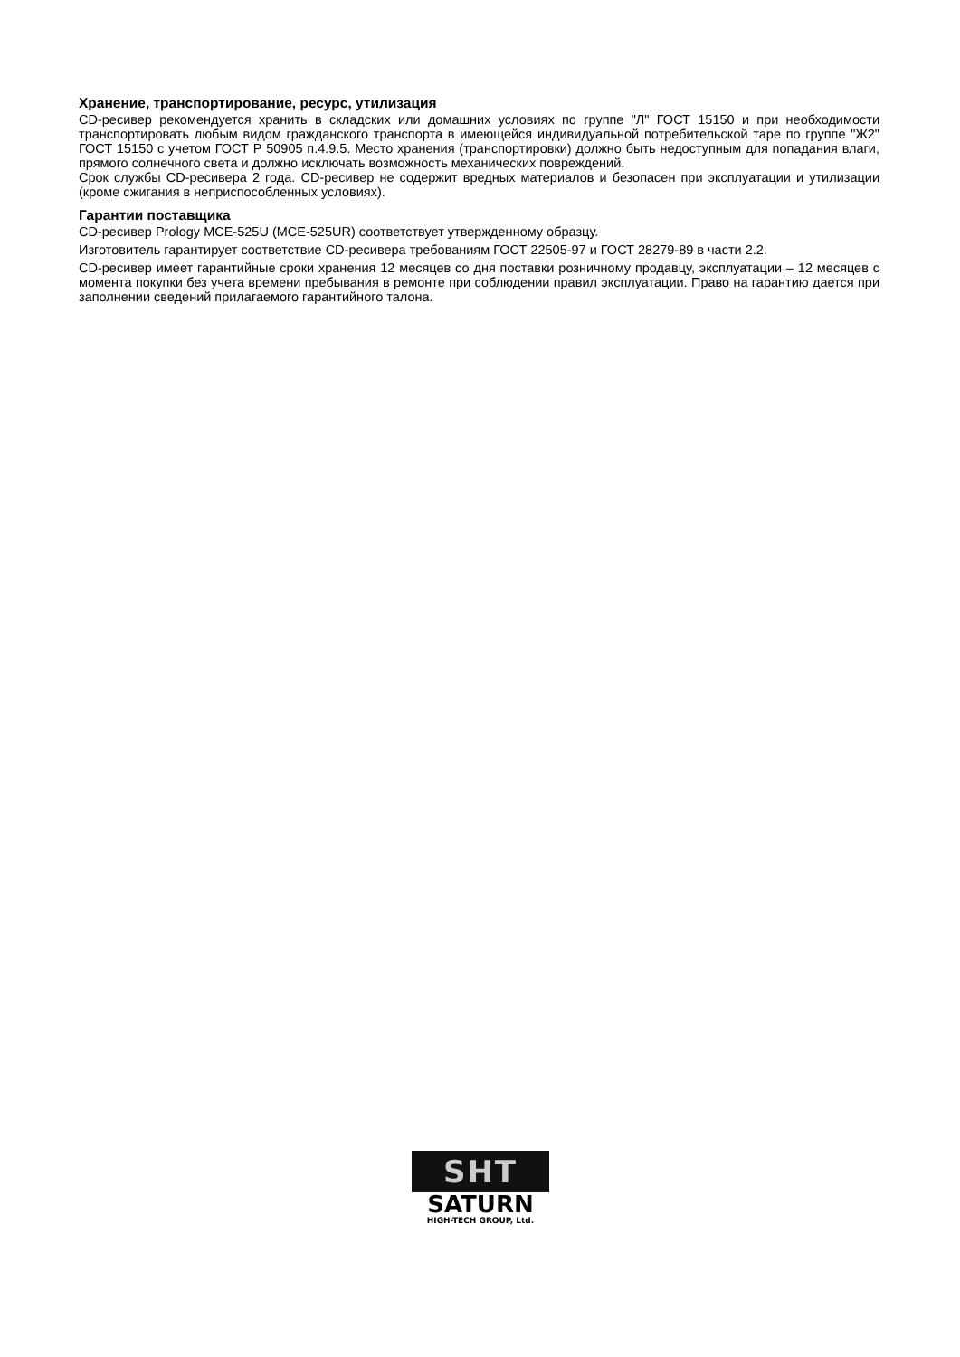Хранение, транспортирование, ресурс, утилизация
CD-ресивер рекомендуется хранить в складских или домашних условиях по группе "Л" ГОСТ 15150 и при необходимости транспортировать любым видом гражданского транспорта в имеющейся индивидуальной потребительской таре по группе "Ж2" ГОСТ 15150 с учетом ГОСТ Р 50905 п.4.9.5. Место хранения (транспортировки) должно быть недоступным для попадания влаги, прямого солнечного света и должно исключать возможность механических повреждений.
Срок службы CD-ресивера 2 года. CD-ресивер не содержит вредных материалов и безопасен при эксплуатации и утилизации (кроме сжигания в неприспособленных условиях).
Гарантии поставщика
CD-ресивер Prology MCE-525U (MCE-525UR) соответствует утвержденному образцу.
Изготовитель гарантирует соответствие CD-ресивера требованиям ГОСТ 22505-97 и ГОСТ 28279-89 в части 2.2.
CD-ресивер имеет гарантийные сроки хранения 12 месяцев со дня поставки розничному продавцу, эксплуатации – 12 месяцев с момента покупки без учета времени пребывания в ремонте при соблюдении правил эксплуатации. Право на гарантию дается при заполнении сведений прилагаемого гарантийного талона.
SHT
SATURN
HIGH-TECH GROUP, Ltd.